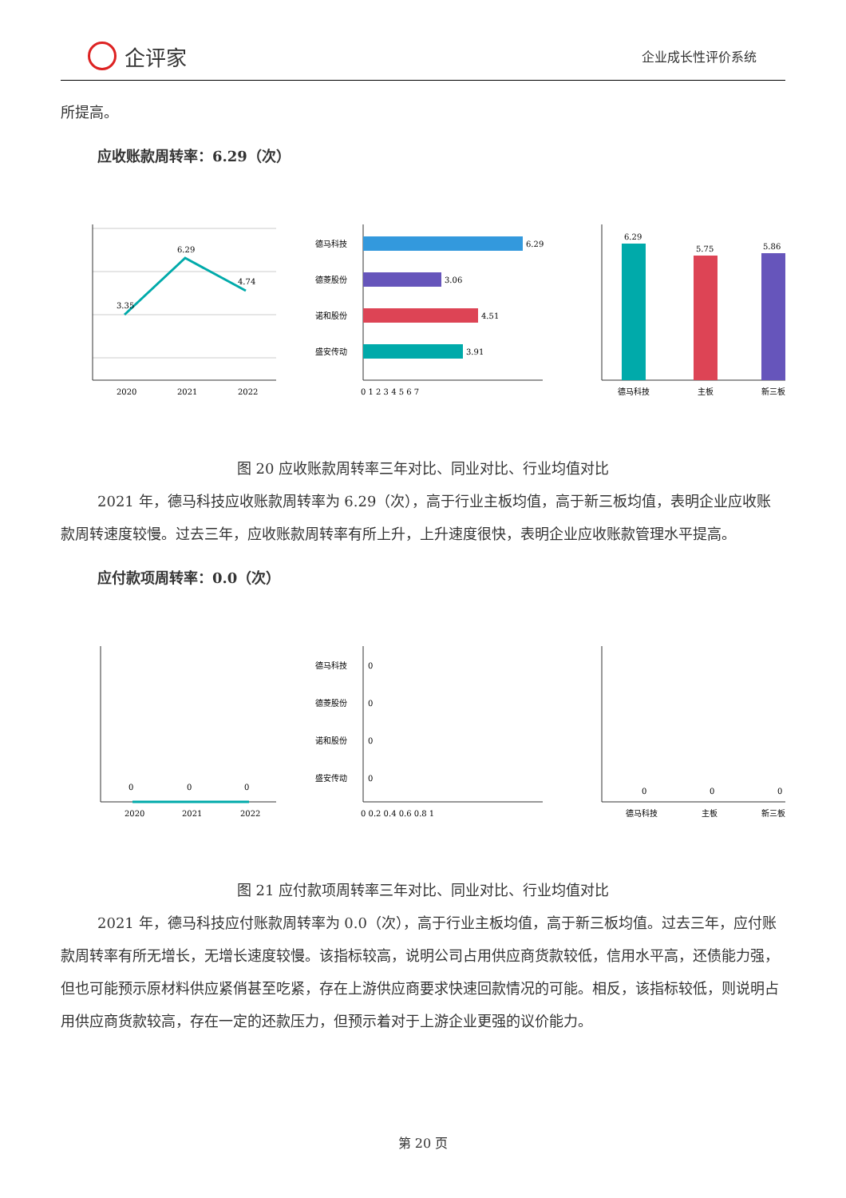企评家
企业成长性评价系统
所提高。
应收账款周转率：6.29（次）
3.35
6.29
4.74
2020
2021
2022
德马科技
6.29
德菱股份
3.06
诺和股份
4.51
盛安传动
3.91
0 1 2 3 4 5 6 7
6.29
5.75
5.86
德马科技
主板
新三板
图 20 应收账款周转率三年对比、同业对比、行业均值对比
2021 年，德马科技应收账款周转率为 6.29（次），高于行业主板均值，高于新三板均值，表明企业应收账款周转速度较慢。过去三年，应收账款周转率有所上升，上升速度很快，表明企业应收账款管理水平提高。
应付款项周转率：0.0（次）
0
0
0
2020
2021
2022
德马科技
0
德菱股份
0
诺和股份
0
盛安传动
0
0 0.2 0.4 0.6 0.8 1
0
0
0
德马科技
主板
新三板
图 21 应付款项周转率三年对比、同业对比、行业均值对比
2021 年，德马科技应付账款周转率为 0.0（次），高于行业主板均值，高于新三板均值。过去三年，应付账款周转率有所无增长，无增长速度较慢。该指标较高，说明公司占用供应商货款较低，信用水平高，还债能力强，但也可能预示原材料供应紧俏甚至吃紧，存在上游供应商要求快速回款情况的可能。相反，该指标较低，则说明占用供应商货款较高，存在一定的还款压力，但预示着对于上游企业更强的议价能力。
第 20 页